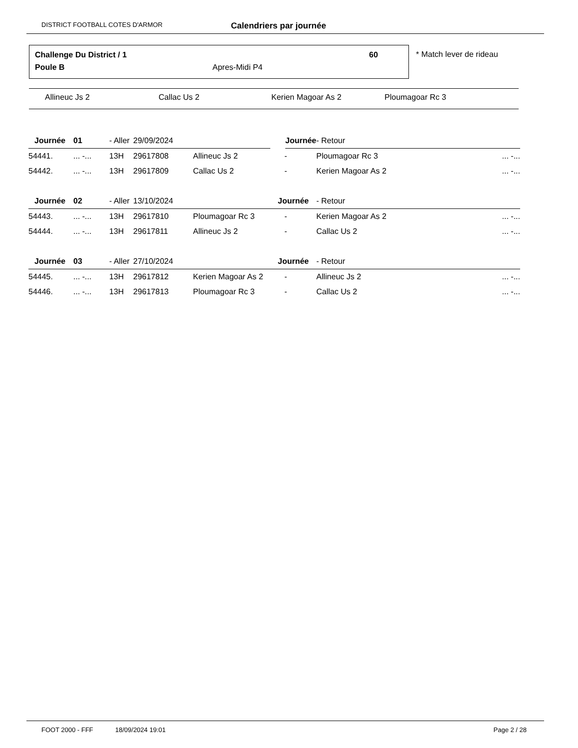DISTRICT FOOTBALL COTES D'ARMOR Calendriers par journée
Challenge Du District / 1 60
Poule B Apres-Midi P4
* Match lever de rideau
Allineuc Js 2 Callac Us 2 Kerien Magoar As 2 Ploumagoar Rc 3
| Journée | 01 | - Aller | 29/09/2024 | | Journée | - Retour | |
| --- | --- | --- | --- | --- | --- | --- | --- |
| 54441. | ... -... | 13H | 29617808 | Allineuc Js 2 | - | Ploumagoar Rc 3 | ... -... |
| 54442. | ... -... | 13H | 29617809 | Callac Us 2 | - | Kerien Magoar As 2 | ... -... |
| Journée | 02 | - Aller | 13/10/2024 | | Journée | - Retour | |
| 54443. | ... -... | 13H | 29617810 | Ploumagoar Rc 3 | - | Kerien Magoar As 2 | ... -... |
| 54444. | ... -... | 13H | 29617811 | Allineuc Js 2 | - | Callac Us 2 | ... -... |
| Journée | 03 | - Aller | 27/10/2024 | | Journée | - Retour | |
| 54445. | ... -... | 13H | 29617812 | Kerien Magoar As 2 | - | Allineuc Js 2 | ... -... |
| 54446. | ... -... | 13H | 29617813 | Ploumagoar Rc 3 | - | Callac Us 2 | ... -... |
FOOT 2000 - FFF 18/09/2024 19:01 Page 2 / 28